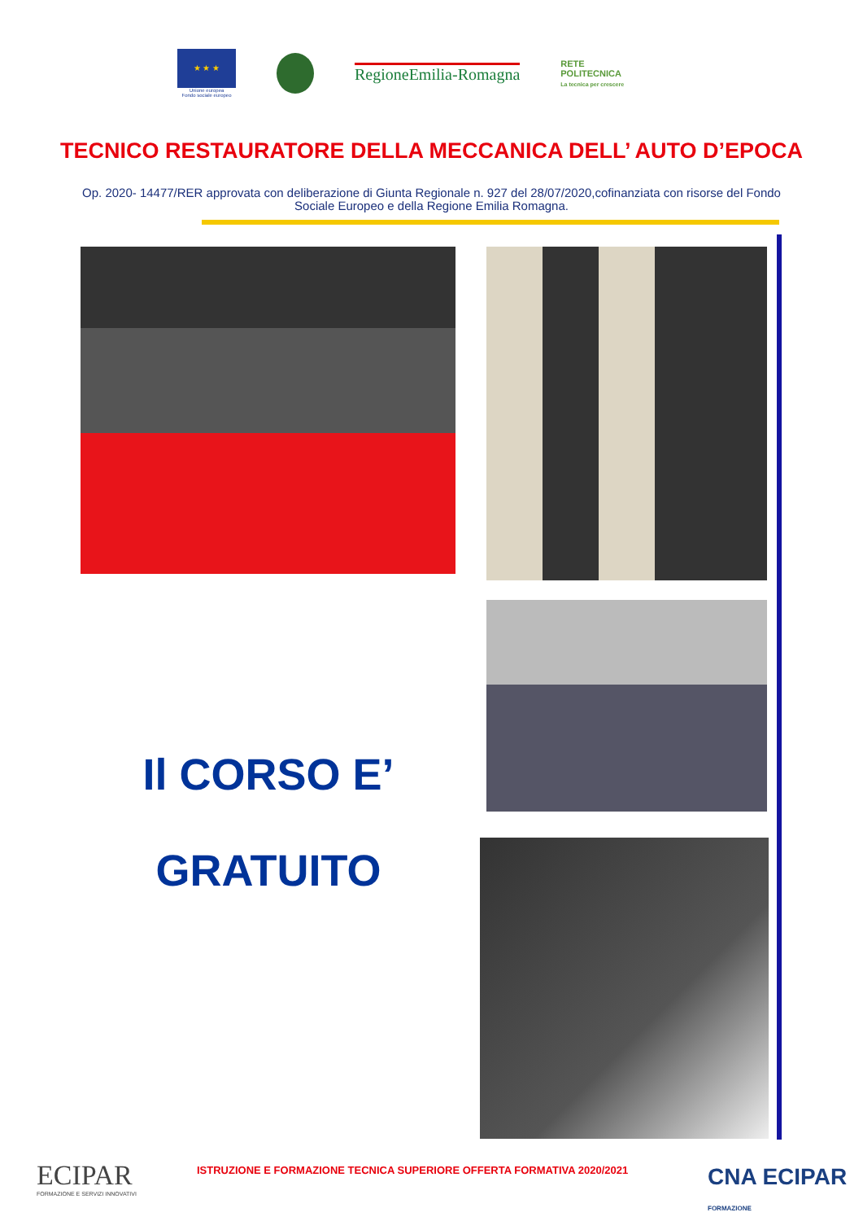★ ★ ★
Unione europea
Fondo sociale europeo
RegioneEmilia-Romagna
RETE
POLITECNICA
La tecnica per crescere
TECNICO RESTAURATORE DELLA MECCANICA DELL’ AUTO D’EPOCA
Op. 2020- 14477/RER approvata con deliberazione di Giunta Regionale n. 927 del 28/07/2020,cofinanziata con risorse del Fondo Sociale Europeo e della Regione Emilia Romagna.
Il CORSO E’
GRATUITO
ECIPAR
FORMAZIONE E SERVIZI INNOVATIVI
ISTRUZIONE E FORMAZIONE TECNICA SUPERIORE OFFERTA FORMATIVA 2020/2021
CNA ECIPAR
FORMAZIONE